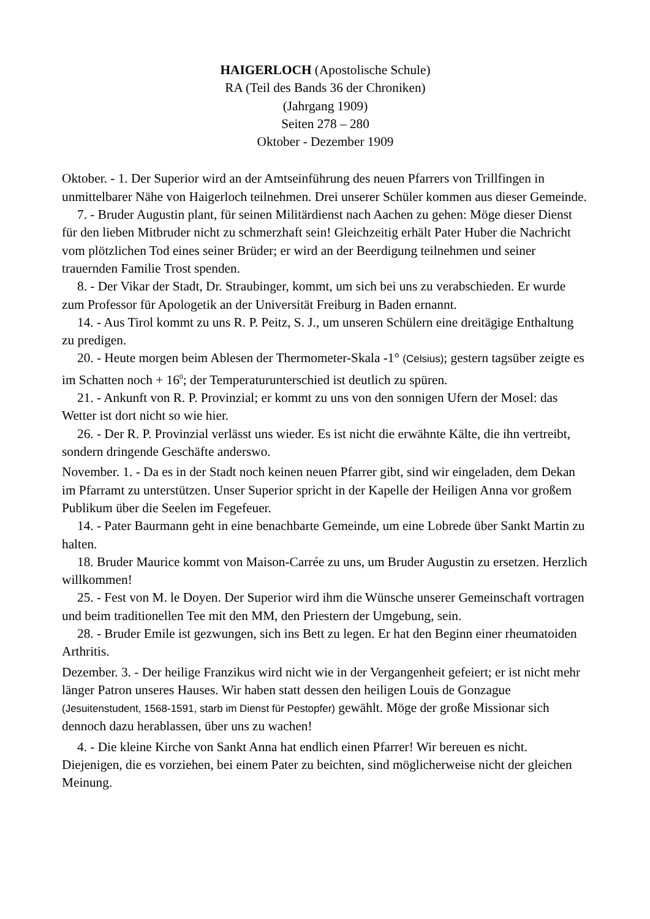HAIGERLOCH (Apostolische Schule)
RA (Teil des Bands 36 der Chroniken)
(Jahrgang 1909)
Seiten 278 – 280
Oktober - Dezember 1909
Oktober. - 1. Der Superior wird an der Amtseinführung des neuen Pfarrers von Trillfingen in unmittelbarer Nähe von Haigerloch teilnehmen. Drei unserer Schüler kommen aus dieser Gemeinde.
7. - Bruder Augustin plant, für seinen Militärdienst nach Aachen zu gehen: Möge dieser Dienst für den lieben Mitbruder nicht zu schmerzhaft sein! Gleichzeitig erhält Pater Huber die Nachricht vom plötzlichen Tod eines seiner Brüder; er wird an der Beerdigung teilnehmen und seiner trauernden Familie Trost spenden.
8. - Der Vikar der Stadt, Dr. Straubinger, kommt, um sich bei uns zu verabschieden. Er wurde zum Professor für Apologetik an der Universität Freiburg in Baden ernannt.
14. - Aus Tirol kommt zu uns R. P. Peitz, S. J., um unseren Schülern eine dreitägige Enthaltung zu predigen.
20. - Heute morgen beim Ablesen der Thermometer-Skala -1° (Celsius); gestern tagsüber zeigte es im Schatten noch + 16<sup>0</sup>; der Temperaturunterschied ist deutlich zu spüren.
21. - Ankunft von R. P. Provinzial; er kommt zu uns von den sonnigen Ufern der Mosel: das Wetter ist dort nicht so wie hier.
26. - Der R. P. Provinzial verlässt uns wieder. Es ist nicht die erwähnte Kälte, die ihn vertreibt, sondern dringende Geschäfte anderswo.
November. 1. - Da es in der Stadt noch keinen neuen Pfarrer gibt, sind wir eingeladen, dem Dekan im Pfarramt zu unterstützen. Unser Superior spricht in der Kapelle der Heiligen Anna vor großem Publikum über die Seelen im Fegefeuer.
14. - Pater Baurmann geht in eine benachbarte Gemeinde, um eine Lobrede über Sankt Martin zu halten.
18. Bruder Maurice kommt von Maison-Carrée zu uns, um Bruder Augustin zu ersetzen. Herzlich willkommen!
25. - Fest von M. le Doyen. Der Superior wird ihm die Wünsche unserer Gemeinschaft vortragen und beim traditionellen Tee mit den MM, den Priestern der Umgebung, sein.
28. - Bruder Emile ist gezwungen, sich ins Bett zu legen. Er hat den Beginn einer rheumatoiden Arthritis.
Dezember. 3. - Der heilige Franzikus wird nicht wie in der Vergangenheit gefeiert; er ist nicht mehr länger Patron unseres Hauses. Wir haben statt dessen den heiligen Louis de Gonzague (Jesuitenstudent, 1568-1591, starb im Dienst für Pestopfer) gewählt. Möge der große Missionar sich dennoch dazu herablassen, über uns zu wachen!
4. - Die kleine Kirche von Sankt Anna hat endlich einen Pfarrer! Wir bereuen es nicht. Diejenigen, die es vorziehen, bei einem Pater zu beichten, sind möglicherweise nicht der gleichen Meinung.